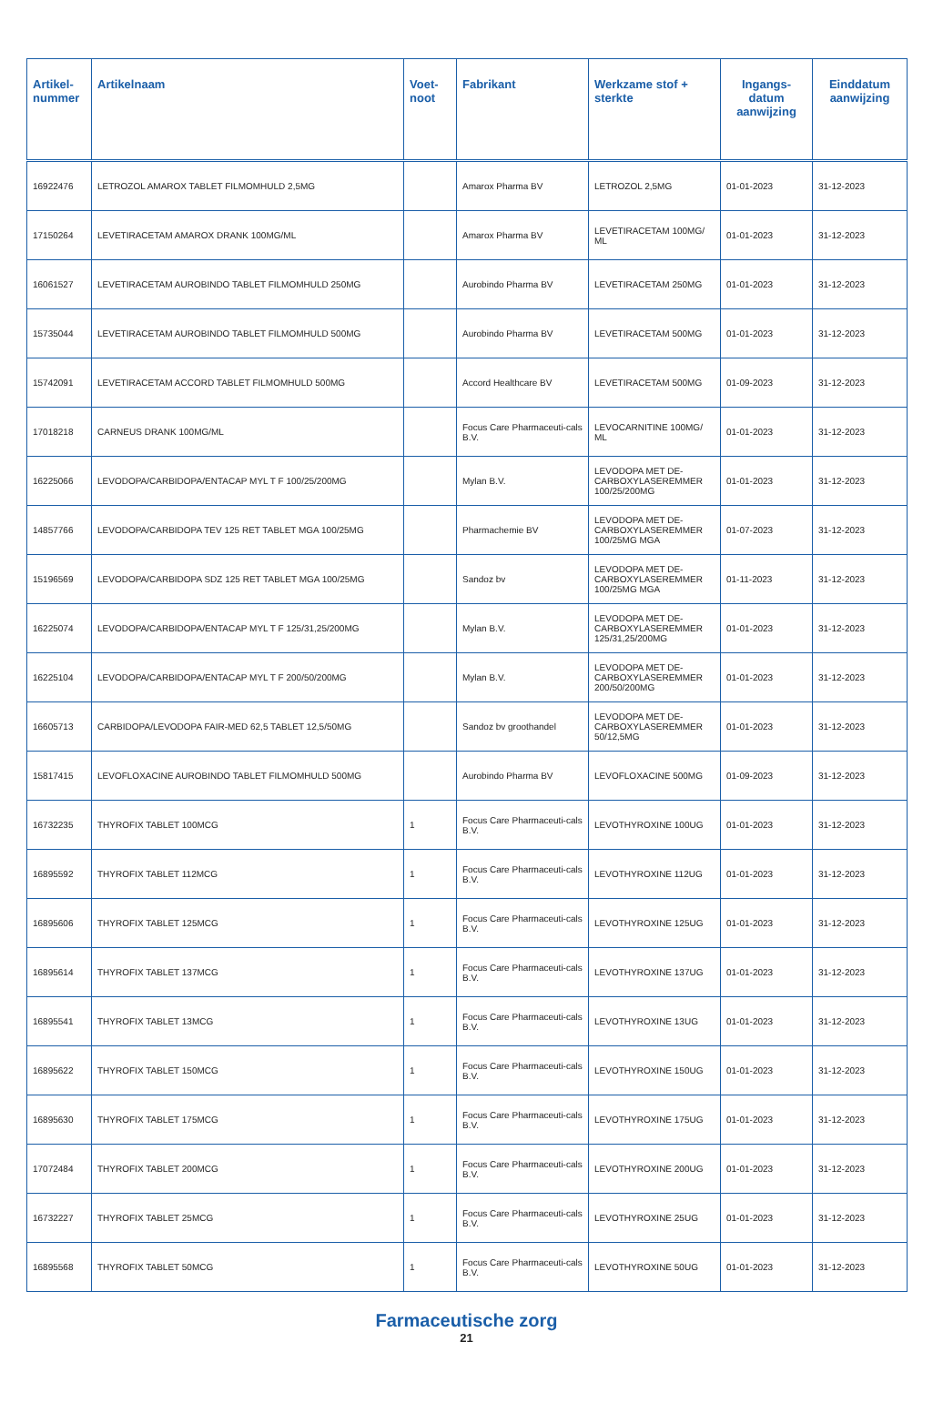| Artikel- nummer | Artikelnaam | Voet- noot | Fabrikant | Werkzame stof + sterkte | Ingangs- datum aanwijzing | Einddatum aanwijzing |
| --- | --- | --- | --- | --- | --- | --- |
| 16922476 | LETROZOL AMAROX TABLET FILMOMHULD 2,5MG | | Amarox Pharma BV | LETROZOL 2,5MG | 01-01-2023 | 31-12-2023 |
| 17150264 | LEVETIRACETAM AMAROX DRANK 100MG/ML | | Amarox Pharma BV | LEVETIRACETAM 100MG/ ML | 01-01-2023 | 31-12-2023 |
| 16061527 | LEVETIRACETAM AUROBINDO TABLET FILMOMHULD 250MG | | Aurobindo Pharma BV | LEVETIRACETAM 250MG | 01-01-2023 | 31-12-2023 |
| 15735044 | LEVETIRACETAM AUROBINDO TABLET FILMOMHULD 500MG | | Aurobindo Pharma BV | LEVETIRACETAM 500MG | 01-01-2023 | 31-12-2023 |
| 15742091 | LEVETIRACETAM ACCORD TABLET FILMOMHULD 500MG | | Accord Healthcare BV | LEVETIRACETAM 500MG | 01-09-2023 | 31-12-2023 |
| 17018218 | CARNEUS DRANK 100MG/ML | | Focus Care Pharmaceuti-cals B.V. | LEVOCARNITINE 100MG/ ML | 01-01-2023 | 31-12-2023 |
| 16225066 | LEVODOPA/CARBIDOPA/ENTACAP MYL T F 100/25/200MG | | Mylan B.V. | LEVODOPA MET DE-CARBOXYLASEREMMER 100/25/200MG | 01-01-2023 | 31-12-2023 |
| 14857766 | LEVODOPA/CARBIDOPA TEV 125 RET TABLET MGA 100/25MG | | Pharmachemie BV | LEVODOPA MET DE-CARBOXYLASEREMMER 100/25MG MGA | 01-07-2023 | 31-12-2023 |
| 15196569 | LEVODOPA/CARBIDOPA SDZ 125 RET TABLET MGA 100/25MG | | Sandoz bv | LEVODOPA MET DE-CARBOXYLASEREMMER 100/25MG MGA | 01-11-2023 | 31-12-2023 |
| 16225074 | LEVODOPA/CARBIDOPA/ENTACAP MYL T F 125/31,25/200MG | | Mylan B.V. | LEVODOPA MET DE-CARBOXYLASEREMMER 125/31,25/200MG | 01-01-2023 | 31-12-2023 |
| 16225104 | LEVODOPA/CARBIDOPA/ENTACAP MYL T F 200/50/200MG | | Mylan B.V. | LEVODOPA MET DE-CARBOXYLASEREMMER 200/50/200MG | 01-01-2023 | 31-12-2023 |
| 16605713 | CARBIDOPA/LEVODOPA FAIR-MED 62,5 TABLET 12,5/50MG | | Sandoz bv groothandel | LEVODOPA MET DE-CARBOXYLASEREMMER 50/12,5MG | 01-01-2023 | 31-12-2023 |
| 15817415 | LEVOFLOXACINE AUROBINDO TABLET FILMOMHULD 500MG | | Aurobindo Pharma BV | LEVOFLOXACINE 500MG | 01-09-2023 | 31-12-2023 |
| 16732235 | THYROFIX TABLET 100MCG | 1 | Focus Care Pharmaceuti-cals B.V. | LEVOTHYROXINE 100UG | 01-01-2023 | 31-12-2023 |
| 16895592 | THYROFIX TABLET 112MCG | 1 | Focus Care Pharmaceuti-cals B.V. | LEVOTHYROXINE 112UG | 01-01-2023 | 31-12-2023 |
| 16895606 | THYROFIX TABLET 125MCG | 1 | Focus Care Pharmaceuti-cals B.V. | LEVOTHYROXINE 125UG | 01-01-2023 | 31-12-2023 |
| 16895614 | THYROFIX TABLET 137MCG | 1 | Focus Care Pharmaceuti-cals B.V. | LEVOTHYROXINE 137UG | 01-01-2023 | 31-12-2023 |
| 16895541 | THYROFIX TABLET 13MCG | 1 | Focus Care Pharmaceuti-cals B.V. | LEVOTHYROXINE 13UG | 01-01-2023 | 31-12-2023 |
| 16895622 | THYROFIX TABLET 150MCG | 1 | Focus Care Pharmaceuti-cals B.V. | LEVOTHYROXINE 150UG | 01-01-2023 | 31-12-2023 |
| 16895630 | THYROFIX TABLET 175MCG | 1 | Focus Care Pharmaceuti-cals B.V. | LEVOTHYROXINE 175UG | 01-01-2023 | 31-12-2023 |
| 17072484 | THYROFIX TABLET 200MCG | 1 | Focus Care Pharmaceuti-cals B.V. | LEVOTHYROXINE 200UG | 01-01-2023 | 31-12-2023 |
| 16732227 | THYROFIX TABLET 25MCG | 1 | Focus Care Pharmaceuti-cals B.V. | LEVOTHYROXINE 25UG | 01-01-2023 | 31-12-2023 |
| 16895568 | THYROFIX TABLET 50MCG | 1 | Focus Care Pharmaceuti-cals B.V. | LEVOTHYROXINE 50UG | 01-01-2023 | 31-12-2023 |
Farmaceutische zorg
21